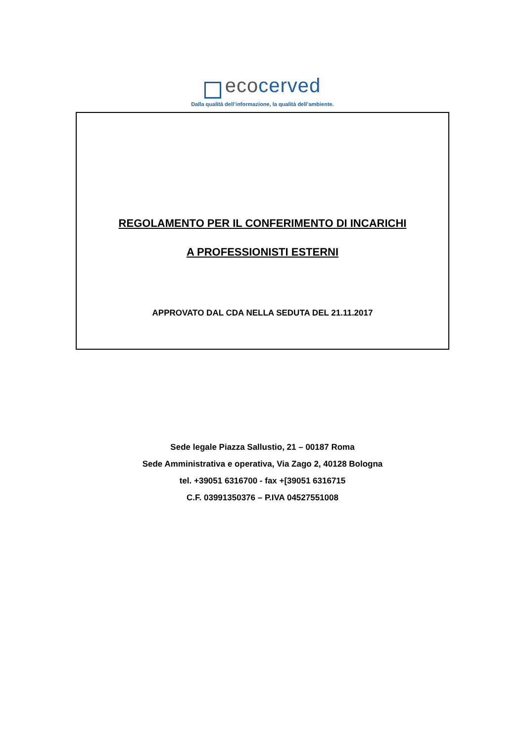ecocerved
Dalla qualità dell’informazione, la qualità dell’ambiente.
REGOLAMENTO PER IL CONFERIMENTO DI INCARICHI
A PROFESSIONISTI ESTERNI
APPROVATO DAL CDA NELLA SEDUTA DEL 21.11.2017
Sede legale Piazza Sallustio, 21 – 00187 Roma
Sede Amministrativa e operativa, Via Zago 2, 40128 Bologna
tel. +39051 6316700 - fax +[39051 6316715
C.F. 03991350376 – P.IVA 04527551008